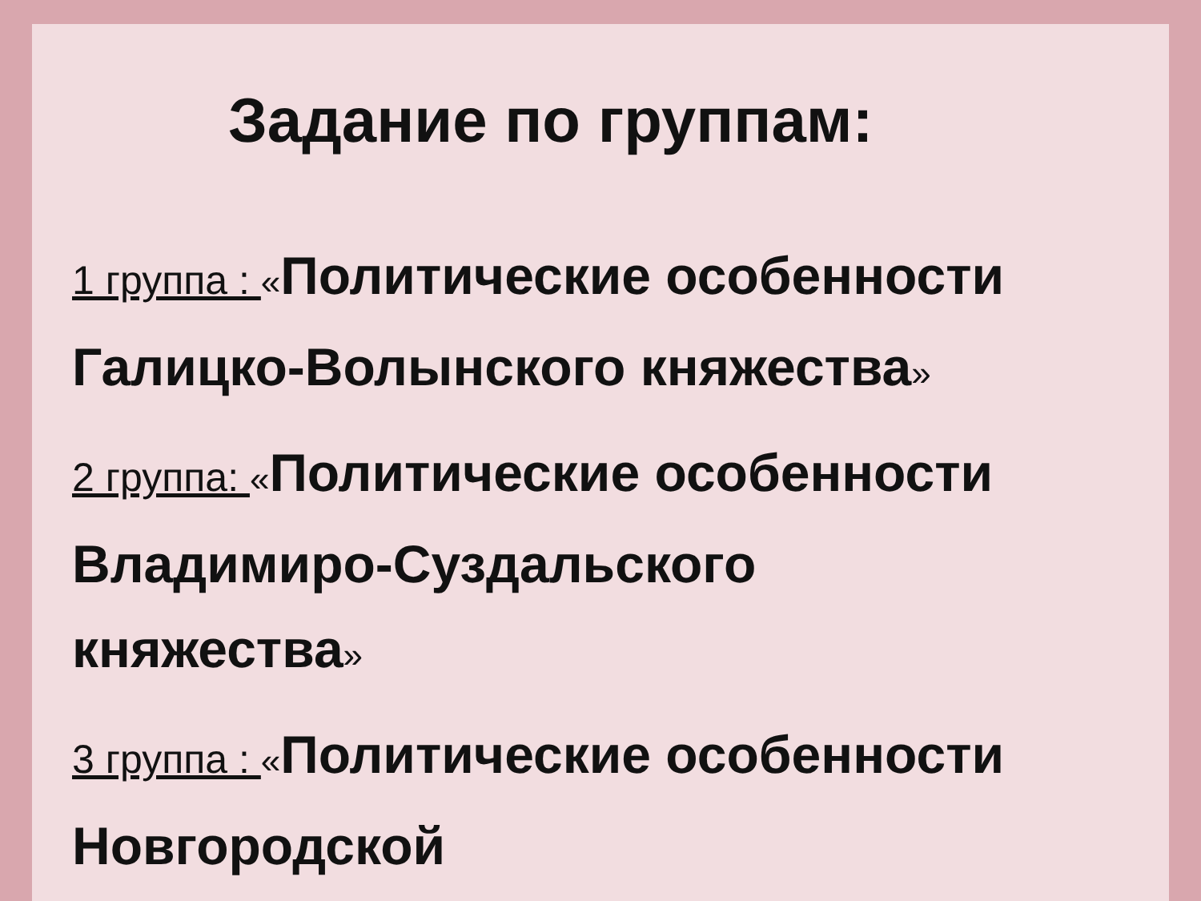Задание по группам:
1 группа : «Политические особенности Галицко-Волынского княжества»
2 группа: «Политические особенности Владимиро-Суздальского княжества»
3 группа : «Политические особенности Новгородской